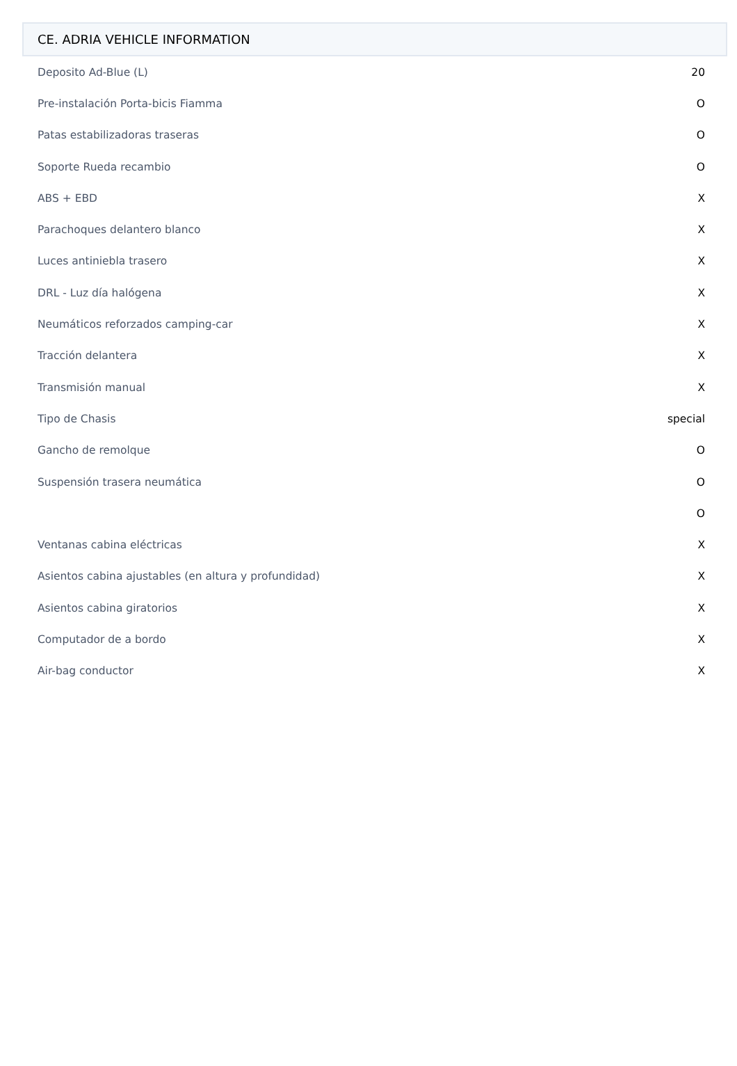CE. ADRIA VEHICLE INFORMATION
| Deposito Ad-Blue (L) | 20 |
| Pre-instalación Porta-bicis Fiamma | O |
| Patas estabilizadoras traseras | O |
| Soporte Rueda recambio | O |
| ABS + EBD | X |
| Parachoques delantero blanco | X |
| Luces antiniebla trasero | X |
| DRL - Luz día halógena | X |
| Neumáticos reforzados camping-car | X |
| Tracción delantera | X |
| Transmisión manual | X |
| Tipo de Chasis | special |
| Gancho de remolque | O |
| Suspensión trasera neumática | O |
| | O |
| Ventanas cabina eléctricas | X |
| Asientos cabina ajustables (en altura y profundidad) | X |
| Asientos cabina giratorios | X |
| Computador de a bordo | X |
| Air-bag conductor | X |